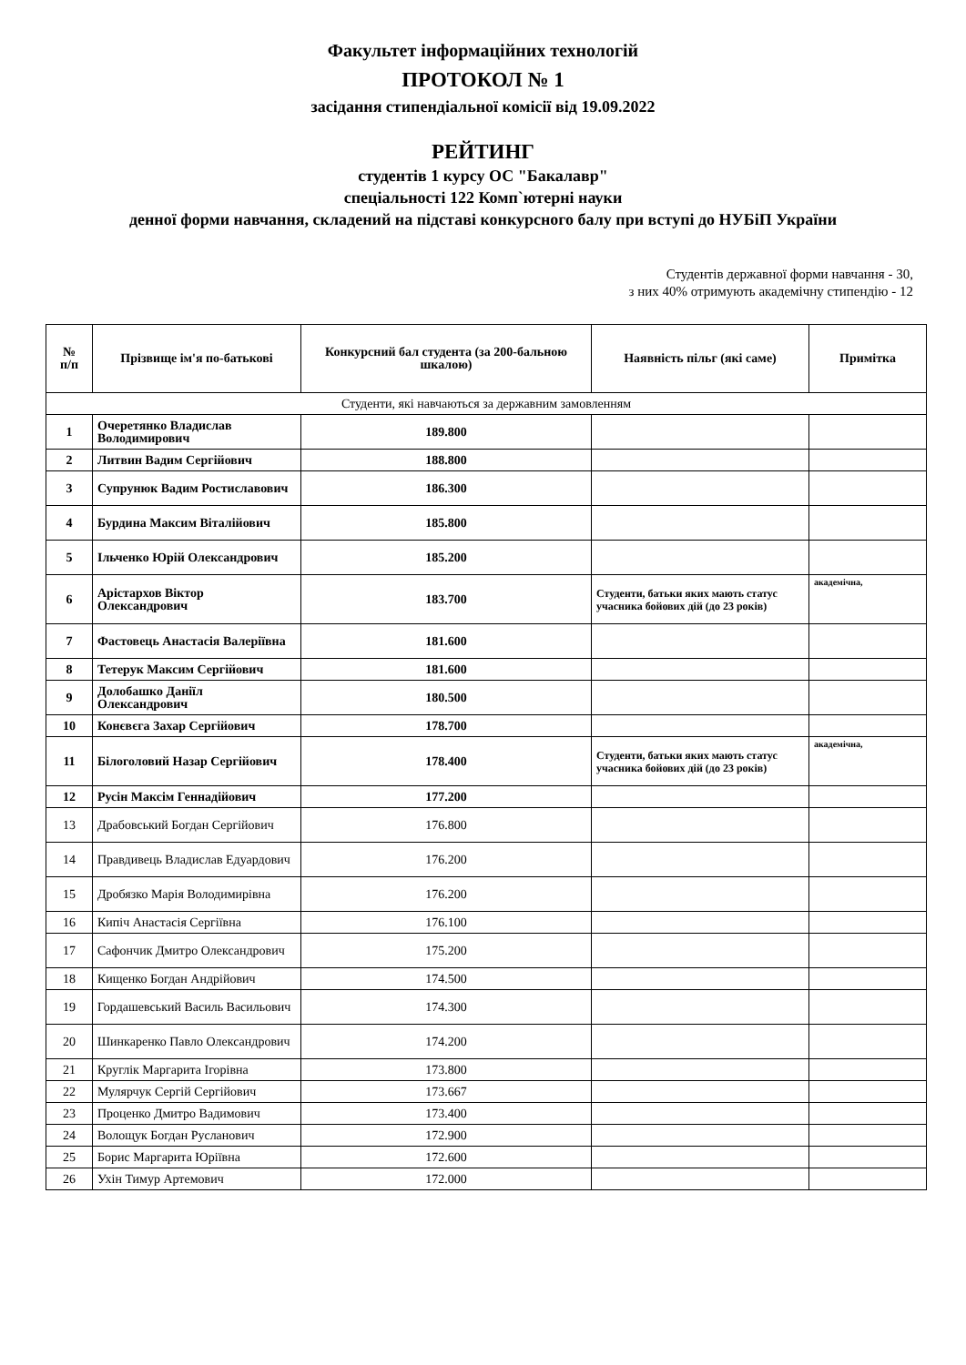Факультет інформаційних технологій
ПРОТОКОЛ № 1
засідання стипендіальної комісії від 19.09.2022
РЕЙТИНГ
студентів 1 курсу ОС "Бакалавр"
спеціальності 122 Комп`ютерні науки
денної форми навчання, складений на підставі конкурсного балу при вступі до НУБіП України
Студентів державної форми навчання - 30,
з них 40% отримують академічну стипендію - 12
| № п/п | Прізвище ім'я по-батькові | Конкурсний бал студента (за 200-бальною шкалою) | Наявність пільг (які саме) | Примітка |
| --- | --- | --- | --- | --- |
| Студенти, які навчаються за державним замовленням | | | | |
| 1 | Очеретянко Владислав Володимирович | 189.800 | | |
| 2 | Литвин Вадим Сергійович | 188.800 | | |
| 3 | Супрунюк Вадим Ростиславович | 186.300 | | |
| 4 | Бурдина Максим Віталійович | 185.800 | | |
| 5 | Ільченко Юрій Олександрович | 185.200 | | |
| 6 | Арістархов Віктор Олександрович | 183.700 | Студенти, батьки яких мають статус учасника бойових дій (до 23 років) | академічна, |
| 7 | Фастовець Анастасія Валеріївна | 181.600 | | |
| 8 | Тетерук Максим Сергійович | 181.600 | | |
| 9 | Долобашко Даніїл Олександрович | 180.500 | | |
| 10 | Конєвєга Захар Сергійович | 178.700 | | |
| 11 | Білоголовий Назар Сергійович | 178.400 | Студенти, батьки яких мають статус учасника бойових дій (до 23 років) | академічна, |
| 12 | Русін Максім Геннадійович | 177.200 | | |
| 13 | Драбовський Богдан Сергійович | 176.800 | | |
| 14 | Правдивець Владислав Едуардович | 176.200 | | |
| 15 | Дробязко Марія Володимирівна | 176.200 | | |
| 16 | Кипіч Анастасія Сергіївна | 176.100 | | |
| 17 | Сафончик Дмитро Олександрович | 175.200 | | |
| 18 | Кищенко Богдан Андрійович | 174.500 | | |
| 19 | Гордашевський Василь Васильович | 174.300 | | |
| 20 | Шинкаренко Павло Олександрович | 174.200 | | |
| 21 | Круглік Маргарита Ігорівна | 173.800 | | |
| 22 | Мулярчук Сергій Сергійович | 173.667 | | |
| 23 | Проценко Дмитро Вадимович | 173.400 | | |
| 24 | Волощук Богдан Русланович | 172.900 | | |
| 25 | Борис Маргарита Юріївна | 172.600 | | |
| 26 | Ухін Тимур Артемович | 172.000 | | |